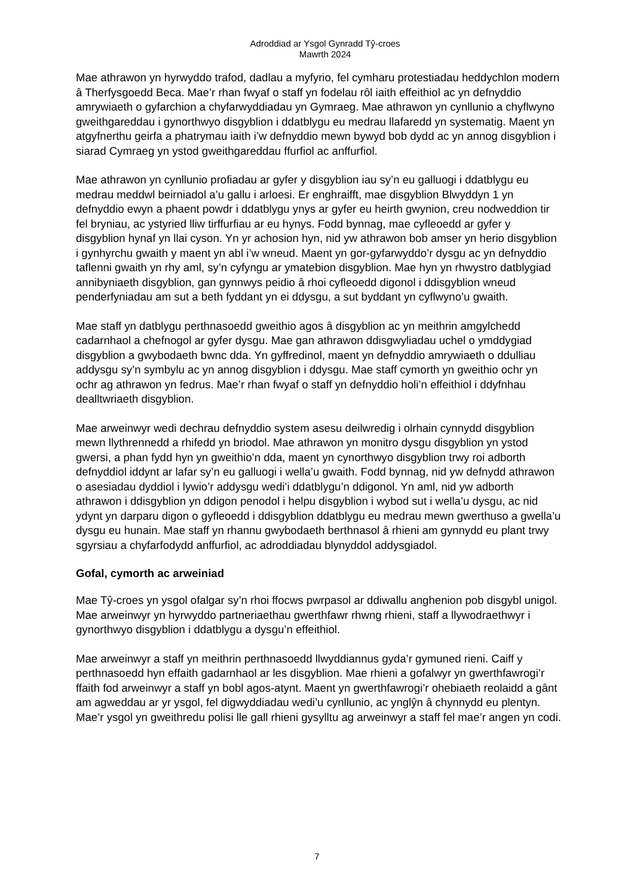Adroddiad ar Ysgol Gynradd Tŷ-croes
Mawrth 2024
Mae athrawon yn hyrwyddo trafod, dadlau a myfyrio, fel cymharu protestiadau heddychlon modern â Therfysgoedd Beca. Mae’r rhan fwyaf o staff yn fodelau rôl iaith effeithiol ac yn defnyddio amrywiaeth o gyfarchion a chyfarwyddiadau yn Gymraeg. Mae athrawon yn cynllunio a chyflwyno gweithgareddau i gynorthwyo disgyblion i ddatblygu eu medrau llafaredd yn systematig. Maent yn atgyfnerthu geirfa a phatrymau iaith i’w defnyddio mewn bywyd bob dydd ac yn annog disgyblion i siarad Cymraeg yn ystod gweithgareddau ffurfiol ac anffurfiol.
Mae athrawon yn cynllunio profiadau ar gyfer y disgyblion iau sy’n eu galluogi i ddatblygu eu medrau meddwl beirniadol a’u gallu i arloesi. Er enghraifft, mae disgyblion Blwyddyn 1 yn defnyddio ewyn a phaent powdr i ddatblygu ynys ar gyfer eu heirth gwynion, creu nodweddion tir fel bryniau, ac ystyried lliw tirffurfiau ar eu hynys. Fodd bynnag, mae cyfleoedd ar gyfer y disgyblion hynaf yn llai cyson. Yn yr achosion hyn, nid yw athrawon bob amser yn herio disgyblion i gynhyrchu gwaith y maent yn abl i’w wneud. Maent yn gor-gyfarwyddo’r dysgu ac yn defnyddio taflenni gwaith yn rhy aml, sy’n cyfyngu ar ymatebion disgyblion. Mae hyn yn rhwystro datblygiad annibyniaeth disgyblion, gan gynnwys peidio â rhoi cyfleoedd digonol i ddisgyblion wneud penderfyniadau am sut a beth fyddant yn ei ddysgu, a sut byddant yn cyflwyno’u gwaith.
Mae staff yn datblygu perthnasoedd gweithio agos â disgyblion ac yn meithrin amgylchedd cadarnhaol a chefnogol ar gyfer dysgu. Mae gan athrawon ddisgwyliadau uchel o ymddygiad disgyblion a gwybodaeth bwnc dda. Yn gyffredinol, maent yn defnyddio amrywiaeth o ddulliau addysgu sy’n symbylu ac yn annog disgyblion i ddysgu. Mae staff cymorth yn gweithio ochr yn ochr ag athrawon yn fedrus. Mae’r rhan fwyaf o staff yn defnyddio holi’n effeithiol i ddyfnhau dealltwriaeth disgyblion.
Mae arweinwyr wedi dechrau defnyddio system asesu deilwredig i olrhain cynnydd disgyblion mewn llythrennedd a rhifedd yn briodol. Mae athrawon yn monitro dysgu disgyblion yn ystod gwersi, a phan fydd hyn yn gweithio’n dda, maent yn cynorthwyo disgyblion trwy roi adborth defnyddiol iddynt ar lafar sy’n eu galluogi i wella’u gwaith. Fodd bynnag, nid yw defnydd athrawon o asesiadau dyddiol i lywio’r addysgu wedi’i ddatblygu’n ddigonol. Yn aml, nid yw adborth athrawon i ddisgyblion yn ddigon penodol i helpu disgyblion i wybod sut i wella’u dysgu, ac nid ydynt yn darparu digon o gyfleoedd i ddisgyblion ddatblygu eu medrau mewn gwerthuso a gwella’u dysgu eu hunain. Mae staff yn rhannu gwybodaeth berthnasol â rhieni am gynnydd eu plant trwy sgyrsiau a chyfarfodydd anffurfiol, ac adroddiadau blynyddol addysgiadol.
Gofal, cymorth ac arweiniad
Mae Tŷ-croes yn ysgol ofalgar sy’n rhoi ffocws pwrpasol ar ddiwallu anghenion pob disgybl unigol. Mae arweinwyr yn hyrwyddo partneriaethau gwerthfawr rhwng rhieni, staff a llywodraethwyr i gynorthwyo disgyblion i ddatblygu a dysgu’n effeithiol.
Mae arweinwyr a staff yn meithrin perthnasoedd llwyddiannus gyda’r gymuned rieni. Caiff y perthnasoedd hyn effaith gadarnhaol ar les disgyblion. Mae rhieni a gofalwyr yn gwerthfawrogi’r ffaith fod arweinwyr a staff yn bobl agos-atynt. Maent yn gwerthfawrogi’r ohebiaeth reolaidd a gânt am agweddau ar yr ysgol, fel digwyddiadau wedi’u cynllunio, ac ynglŷn â chynnydd eu plentyn. Mae’r ysgol yn gweithredu polisi lle gall rhieni gysylltu ag arweinwyr a staff fel mae’r angen yn codi.
7